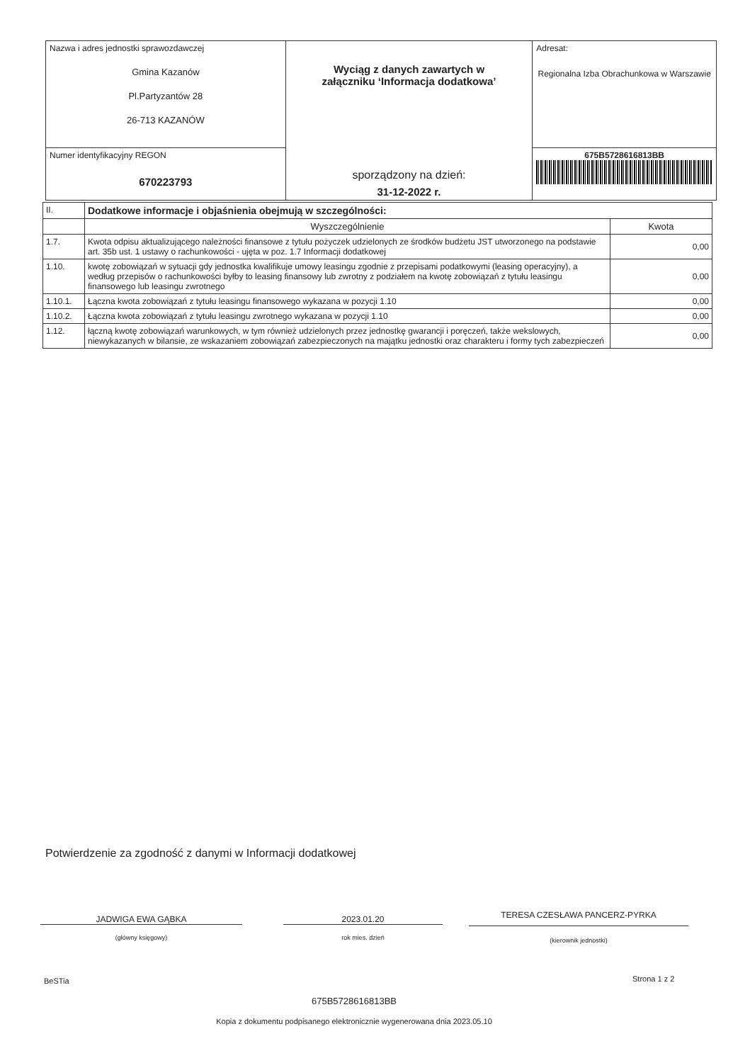| Nazwa i adres jednostki sprawozdawczej Gmina Kazanów Pl.Partyzantów 28 26-713 KAZANÓW | Wyciąg z danych zawartych w załączniku ‘Informacja dodatkowa’ sporządzony na dzień: 31-12-2022 r. | Adresat: Regionalna Izba Obrachunkowa w Warszawie |
| Numer identyfikacyjny REGON 670223793 | | 675B5728616813BB |
| II. | Dodatkowe informacje i objaśnienia obejmują w szczególności: | |
| --- | --- | --- |
| | Wyszczególnienie | Kwota |
| 1.7. | Kwota odpisu aktualizującego należności finansowe z tytułu pożyczek udzielonych ze środków budżetu JST utworzonego na podstawie art. 35b ust. 1 ustawy o rachunkowości - ujęta w poz. 1.7 Informacji dodatkowej | 0,00 |
| 1.10. | kwotę zobowiązań w sytuacji gdy jednostka kwalifikuje umowy leasingu zgodnie z przepisami podatkowymi (leasing operacyjny), a według przepisów o rachunkowości byłby to leasing finansowy lub zwrotny z podziałem na kwotę zobowiązań z tytułu leasingu finansowego lub leasingu zwrotnego | 0,00 |
| 1.10.1. | Łączna kwota zobowiązań z tytułu leasingu finansowego wykazana w pozycji 1.10 | 0,00 |
| 1.10.2. | Łączna kwota zobowiązań z tytułu leasingu zwrotnego wykazana w pozycji 1.10 | 0,00 |
| 1.12. | łączną kwotę zobowiązań warunkowych, w tym również udzielonych przez jednostkę gwarancji i poręczeń, także wekslowych, niewykazanych w bilansie, ze wskazaniem zobowiązań zabezpieczonych na majątku jednostki oraz charakteru i formy tych zabezpieczeń | 0,00 |
Potwierdzenie za zgodność z danymi w Informacji dodatkowej
JADWIGA EWA GĄBKA 2023.01.20 TERESA CZESŁAWA PANCERZ-PYRKA
(główny księgowy) rok mies. dzień (kierownik jednostki)
BeSTia Strona 1 z 2
675B5728616813BB
Kopia z dokumentu podpisanego elektronicznie wygenerowana dnia 2023.05.10